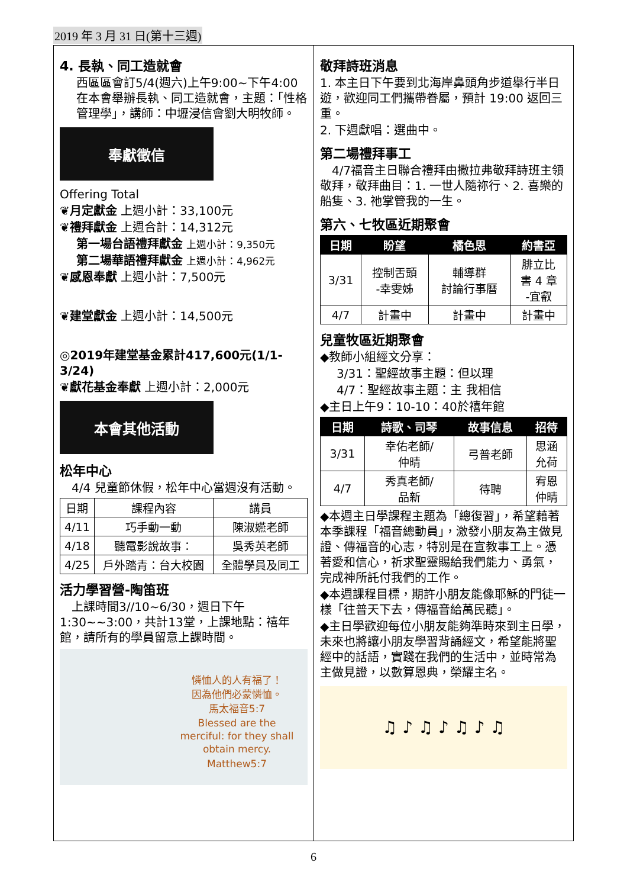2019 年 3 月 31 日(第十三週)
4. 長執、同工造就會
西區區會訂5/4(週六)上午9:00~下午4:00在本會舉辦長執、同工造就會，主題：「性格管理學」，講師：中壢浸信會劉大明牧師。
奉獻徵信
Offering Total
❦月定獻金 上週小計：33,100元
❦禮拜獻金 上週合計：14,312元
第一場台語禮拜獻金 上週小計：9,350元
第二場華語禮拜獻金 上週小計：4,962元
❦感恩奉獻 上週小計：7,500元
❦建堂獻金 上週小計：14,500元
◎2019年建堂基金累計417,600元(1/1-3/24)
❦獻花基金奉獻 上週小計：2,000元
本會其他活動
松年中心
　4/4 兒童節休假，松年中心當週沒有活動。
| 日期 | 課程內容 | 講員 |
| 4/11 | 巧手動一動 | 陳淑嬿老師 |
| 4/18 | 聽電影說故事： | 吳秀英老師 |
| 4/25 | 戶外踏青：台大校園 | 全體學員及同工 |
活力學習營-陶笛班
　上課時間3//10~6/30，週日下午1:30~~3:00，共計13堂，上課地點：禧年館，請所有的學員留意上課時間。
憐恤人的人有福了！
因為他們必蒙憐恤。
馬太福音5:7
Blessed are the merciful: for they shall obtain mercy.
Matthew5:7
敬拜詩班消息
1. 本主日下午要到北海岸鼻頭角步道舉行半日遊，歡迎同工們攜帶眷屬，預計 19:00 返回三重。
2. 下週獻唱：選曲中。
第二場禮拜事工
　4/7福音主日聯合禮拜由撒拉弗敬拜詩班主領敬拜，敬拜曲目：1. 一世人隨祢行、2. 喜樂的船隻、3. 祂掌管我的一生。
第六、七牧區近期聚會
| 日期 | 盼望 | 橘色思 | 約書亞 |
| --- | --- | --- | --- |
| 3/31 | 控制舌頭 -幸雯姊 | 輔導群 討論行事曆 | 腓立比 書 4 章 -宜叡 |
| 4/7 | 計畫中 | 計畫中 | 計畫中 |
兒童牧區近期聚會
◆教師小組經文分享：
3/31：聖經故事主題：但以理
4/7：聖經故事主題：主 我相信
◆主日上午9：10-10：40於禧年館
| 日期 | 詩歌、司琴 | 故事信息 | 招待 |
| --- | --- | --- | --- |
| 3/31 | 幸佑老師/ 仲晴 | 弓普老師 | 思涵 允荷 |
| 4/7 | 秀真老師/ 品新 | 待聘 | 宥恩 仲晴 |
◆本週主日學課程主題為「總復習」，希望藉著本季課程「福音總動員」，激發小朋友為主做見證、傳福音的心志，特別是在宣教事工上。憑著愛和信心，祈求聖靈賜給我們能力、勇氣，完成神所託付我們的工作。
◆本週課程目標，期許小朋友能像耶穌的門徒一樣「往普天下去，傳福音給萬民聽」。
◆主日學歡迎每位小朋友能夠準時來到主日學，未來也將讓小朋友學習背誦經文，希望能將聖經中的話語，實踐在我們的生活中，並時常為主做見證，以數算恩典，榮耀主名。
♫ ♪ ♫ ♪ ♫ ♪ ♫
6